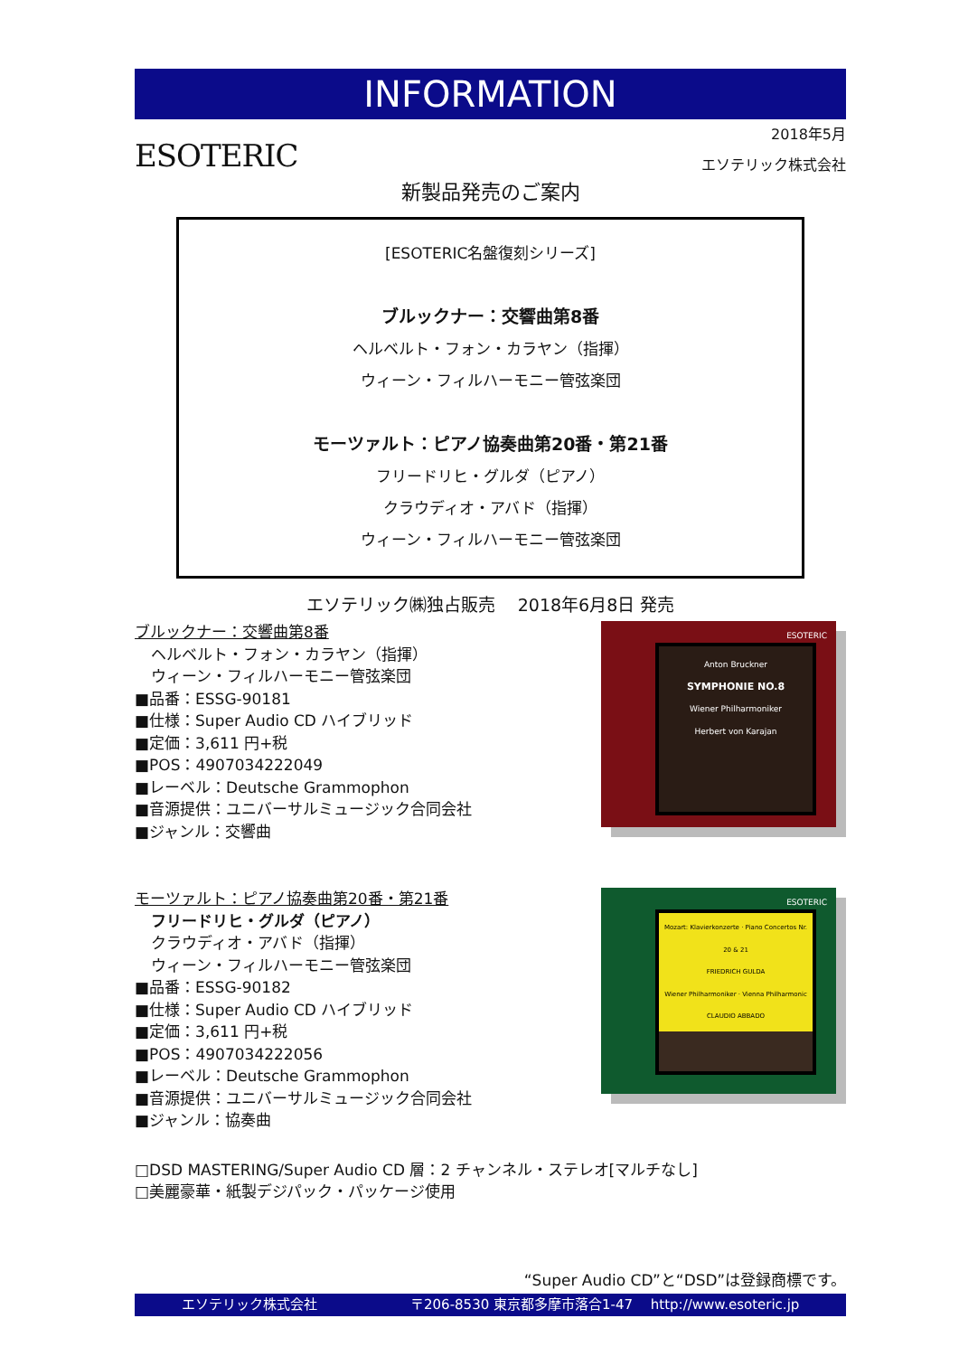INFORMATION
ESOTERIC
2018年5月
エソテリック株式会社
新製品発売のご案内
[ESOTERIC名盤復刻シリーズ]
ブルックナー：交響曲第8番
ヘルベルト・フォン・カラヤン（指揮）
ウィーン・フィルハーモニー管弦楽団
モーツァルト：ピアノ協奏曲第20番・第21番
フリードリヒ・グルダ（ピアノ）
クラウディオ・アバド（指揮）
ウィーン・フィルハーモニー管弦楽団
エソテリック㈱独占販売　 2018年6月8日 発売
ブルックナー：交響曲第8番
ヘルベルト・フォン・カラヤン（指揮）
ウィーン・フィルハーモニー管弦楽団
■品番：ESSG-90181
■仕様：Super Audio CD ハイブリッド
■定価：3,611 円+税
■POS：4907034222049
■レーベル：Deutsche Grammophon
■音源提供：ユニバーサルミュージック合同会社
■ジャンル：交響曲
ESOTERIC
Anton Bruckner
SYMPHONIE NO.8
Wiener Philharmoniker
Herbert von Karajan
モーツァルト：ピアノ協奏曲第20番・第21番
フリードリヒ・グルダ（ピアノ）
クラウディオ・アバド（指揮）
ウィーン・フィルハーモニー管弦楽団
■品番：ESSG-90182
■仕様：Super Audio CD ハイブリッド
■定価：3,611 円+税
■POS：4907034222056
■レーベル：Deutsche Grammophon
■音源提供：ユニバーサルミュージック合同会社
■ジャンル：協奏曲
ESOTERIC
Mozart: Klavierkonzerte · Piano Concertos Nr. 20 & 21
FRIEDRICH GULDA
Wiener Philharmoniker · Vienna Philharmonic
CLAUDIO ABBADO
□DSD MASTERING/Super Audio CD 層：2 チャンネル・ステレオ[マルチなし]
□美麗豪華・紙製デジパック・パッケージ使用
“Super Audio CD”と“DSD”は登録商標です。
エソテリック株式会社 〒206-8530 東京都多摩市落合1-47　 http://www.esoteric.jp